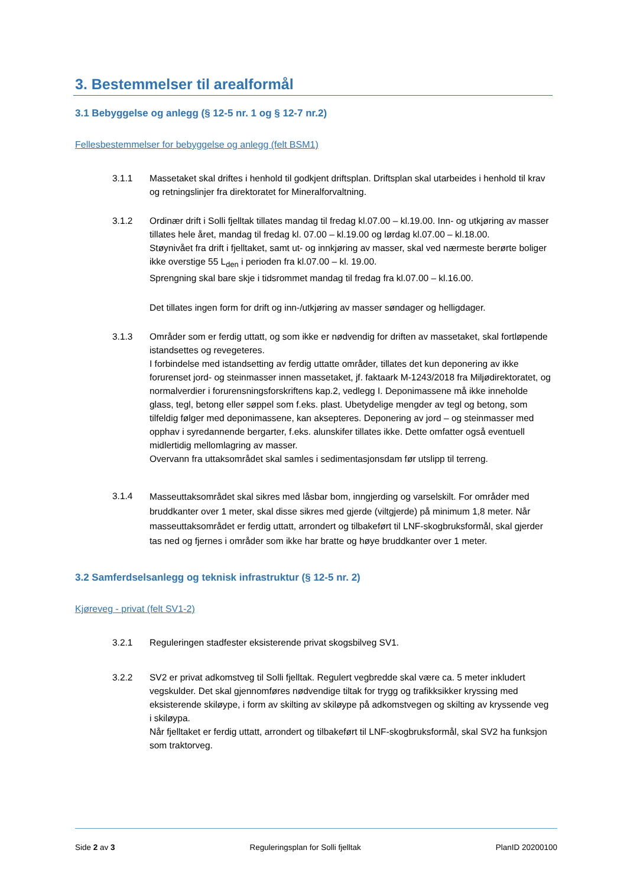3. Bestemmelser til arealformål
3.1 Bebyggelse og anlegg (§ 12-5 nr. 1 og § 12-7 nr.2)
Fellesbestemmelser for bebyggelse og anlegg (felt BSM1)
3.1.1 Massetaket skal driftes i henhold til godkjent driftsplan. Driftsplan skal utarbeides i henhold til krav og retningslinjer fra direktoratet for Mineralforvaltning.
3.1.2 Ordinær drift i Solli fjelltak tillates mandag til fredag kl.07.00 – kl.19.00. Inn- og utkjøring av masser tillates hele året, mandag til fredag kl. 07.00 – kl.19.00 og lørdag kl.07.00 – kl.18.00.
Støynivået fra drift i fjelltaket, samt ut- og innkjøring av masser, skal ved nærmeste berørte boliger ikke overstige 55 L<sub>den</sub> i perioden fra kl.07.00 – kl. 19.00.
Sprengning skal bare skje i tidsrommet mandag til fredag fra kl.07.00 – kl.16.00.
Det tillates ingen form for drift og inn-/utkjøring av masser søndager og helligdager.
3.1.3 Områder som er ferdig uttatt, og som ikke er nødvendig for driften av massetaket, skal fortløpende istandsettes og revegeteres.
I forbindelse med istandsetting av ferdig uttatte områder, tillates det kun deponering av ikke forurenset jord- og steinmasser innen massetaket, jf. faktaark M-1243/2018 fra Miljødirektoratet, og normalverdier i forurensningsforskriftens kap.2, vedlegg I. Deponimassene må ikke inneholde glass, tegl, betong eller søppel som f.eks. plast. Ubetydelige mengder av tegl og betong, som tilfeldig følger med deponimassene, kan aksepteres. Deponering av jord – og steinmasser med opphav i syredannende bergarter, f.eks. alunskifer tillates ikke. Dette omfatter også eventuell midlertidig mellomlagring av masser.
Overvann fra uttaksområdet skal samles i sedimentasjonsdam før utslipp til terreng.
3.1.4
Masseuttaksområdet skal sikres med låsbar bom, inngjerding og varselskilt. For områder med bruddkanter over 1 meter, skal disse sikres med gjerde (viltgjerde) på minimum 1,8 meter. Når masseuttaksområdet er ferdig uttatt, arrondert og tilbakeført til LNF-skogbruksformål, skal gjerder tas ned og fjernes i områder som ikke har bratte og høye bruddkanter over 1 meter.
3.2 Samferdselsanlegg og teknisk infrastruktur (§ 12-5 nr. 2)
Kjøreveg - privat (felt SV1-2)
3.2.1 Reguleringen stadfester eksisterende privat skogsbilveg SV1.
3.2.2 SV2 er privat adkomstveg til Solli fjelltak. Regulert vegbredde skal være ca. 5 meter inkludert vegskulder. Det skal gjennomføres nødvendige tiltak for trygg og trafikksikker kryssing med eksisterende skiløype, i form av skilting av skiløype på adkomstvegen og skilting av kryssende veg i skiløypa.
Når fjelltaket er ferdig uttatt, arrondert og tilbakeført til LNF-skogbruksformål, skal SV2 ha funksjon som traktorveg.
Side 2 av 3 Reguleringsplan for Solli fjelltak PlanID 20200100